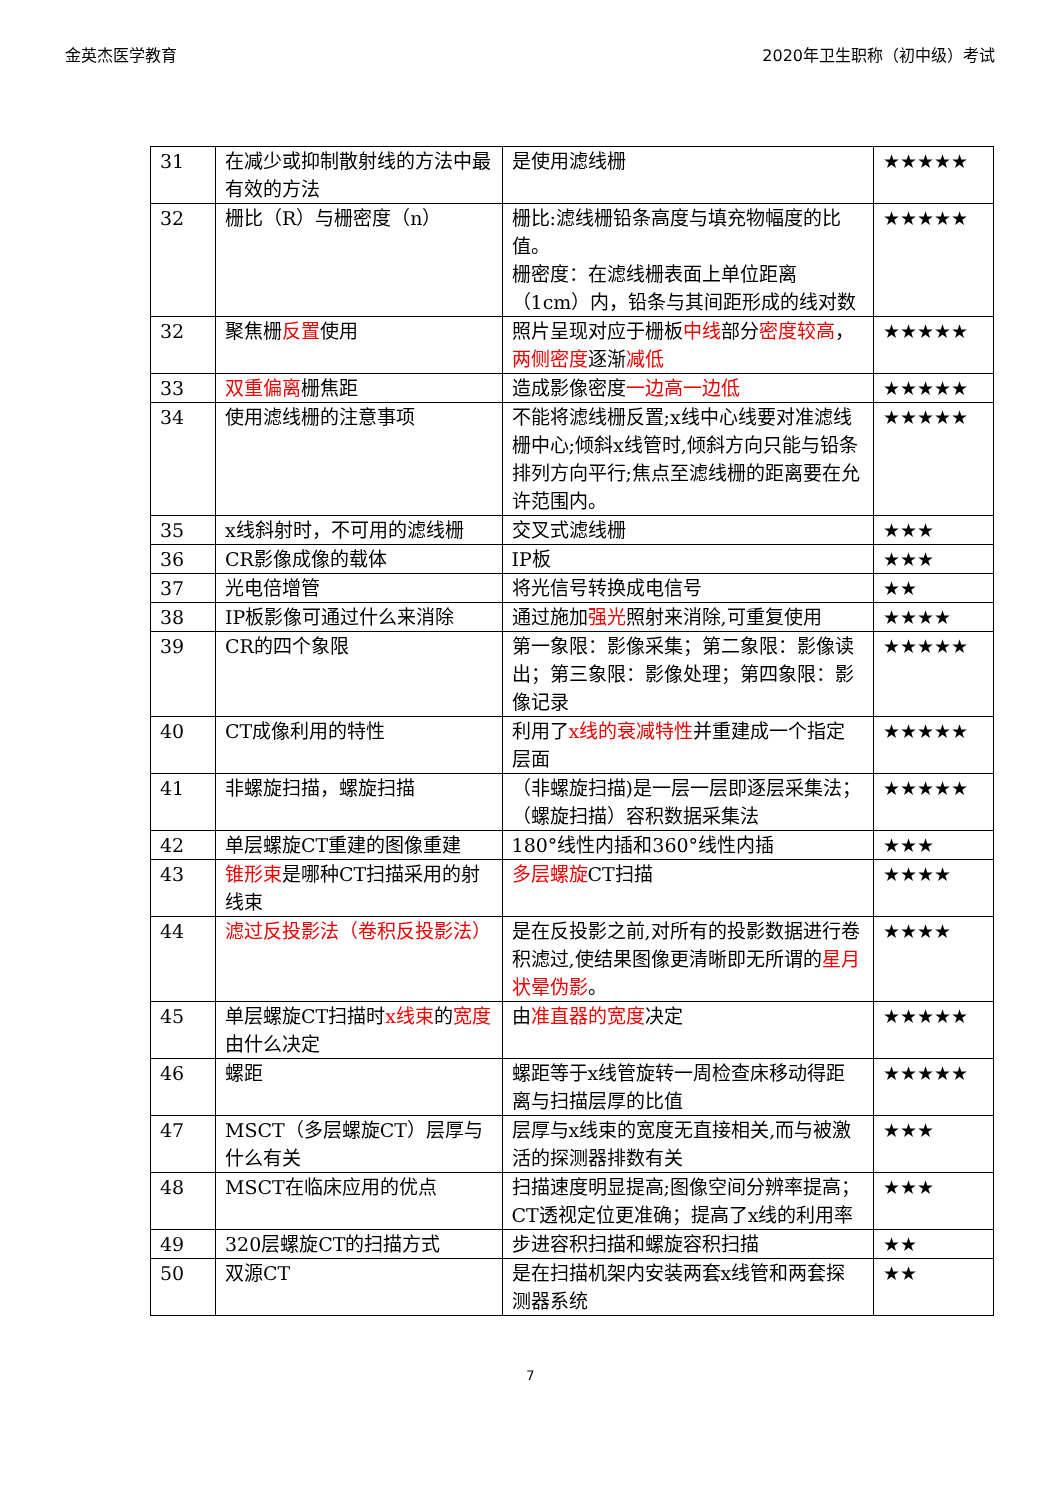金英杰医学教育 2020年卫生职称（初中级）考试
| 31 | 在减少或抑制散射线的方法中最有效的方法 | 是使用滤线栅 | ★★★★★ |
| 32 | 栅比（R）与栅密度（n） | 栅比:滤线栅铅条高度与填充物幅度的比值。 栅密度：在滤线栅表面上单位距离（1cm）内，铅条与其间距形成的线对数 | ★★★★★ |
| 32 | 聚焦栅 反置 使用 | 照片呈现对应于栅板 中线 部分 密度较高 ， 两侧密度 逐渐 减低 | ★★★★★ |
| 33 | 双重偏离 栅焦距 | 造成影像密度 一边高一边低 | ★★★★★ |
| 34 | 使用滤线栅的注意事项 | 不能将滤线栅反置;x线中心线要对准滤线栅中心;倾斜x线管时,倾斜方向只能与铅条排列方向平行;焦点至滤线栅的距离要在允许范围内。 | ★★★★★ |
| 35 | x线斜射时，不可用的滤线栅 | 交叉式滤线栅 | ★★★ |
| 36 | CR影像成像的载体 | IP板 | ★★★ |
| 37 | 光电倍增管 | 将光信号转换成电信号 | ★★ |
| 38 | IP板影像可通过什么来消除 | 通过施加 强光 照射来消除,可重复使用 | ★★★★ |
| 39 | CR的四个象限 | 第一象限：影像采集；第二象限：影像读出；第三象限：影像处理；第四象限：影像记录 | ★★★★★ |
| 40 | CT成像利用的特性 | 利用了 x线的衰减特性 并重建成一个指定层面 | ★★★★★ |
| 41 | 非螺旋扫描，螺旋扫描 | （非螺旋扫描)是一层一层即逐层采集法；（螺旋扫描）容积数据采集法 | ★★★★★ |
| 42 | 单层螺旋CT重建的图像重建 | 180°线性内插和360°线性内插 | ★★★ |
| 43 | 锥形束 是哪种CT扫描采用的射线束 | 多层螺旋 CT扫描 | ★★★★ |
| 44 | 滤过反投影法（卷积反投影法） | 是在反投影之前,对所有的投影数据进行卷积滤过,使结果图像更清晰即无所谓的 星月状晕伪影 。 | ★★★★ |
| 45 | 单层螺旋CT扫描时 x线束 的 宽度 由什么决定 | 由 准直器的宽度 决定 | ★★★★★ |
| 46 | 螺距 | 螺距等于x线管旋转一周检查床移动得距离与扫描层厚的比值 | ★★★★★ |
| 47 | MSCT（多层螺旋CT）层厚与什么有关 | 层厚与x线束的宽度无直接相关,而与被激活的探测器排数有关 | ★★★ |
| 48 | MSCT在临床应用的优点 | 扫描速度明显提高;图像空间分辨率提高；CT透视定位更准确；提高了x线的利用率 | ★★★ |
| 49 | 320层螺旋CT的扫描方式 | 步进容积扫描和螺旋容积扫描 | ★★ |
| 50 | 双源CT | 是在扫描机架内安装两套x线管和两套探测器系统 | ★★ |
7